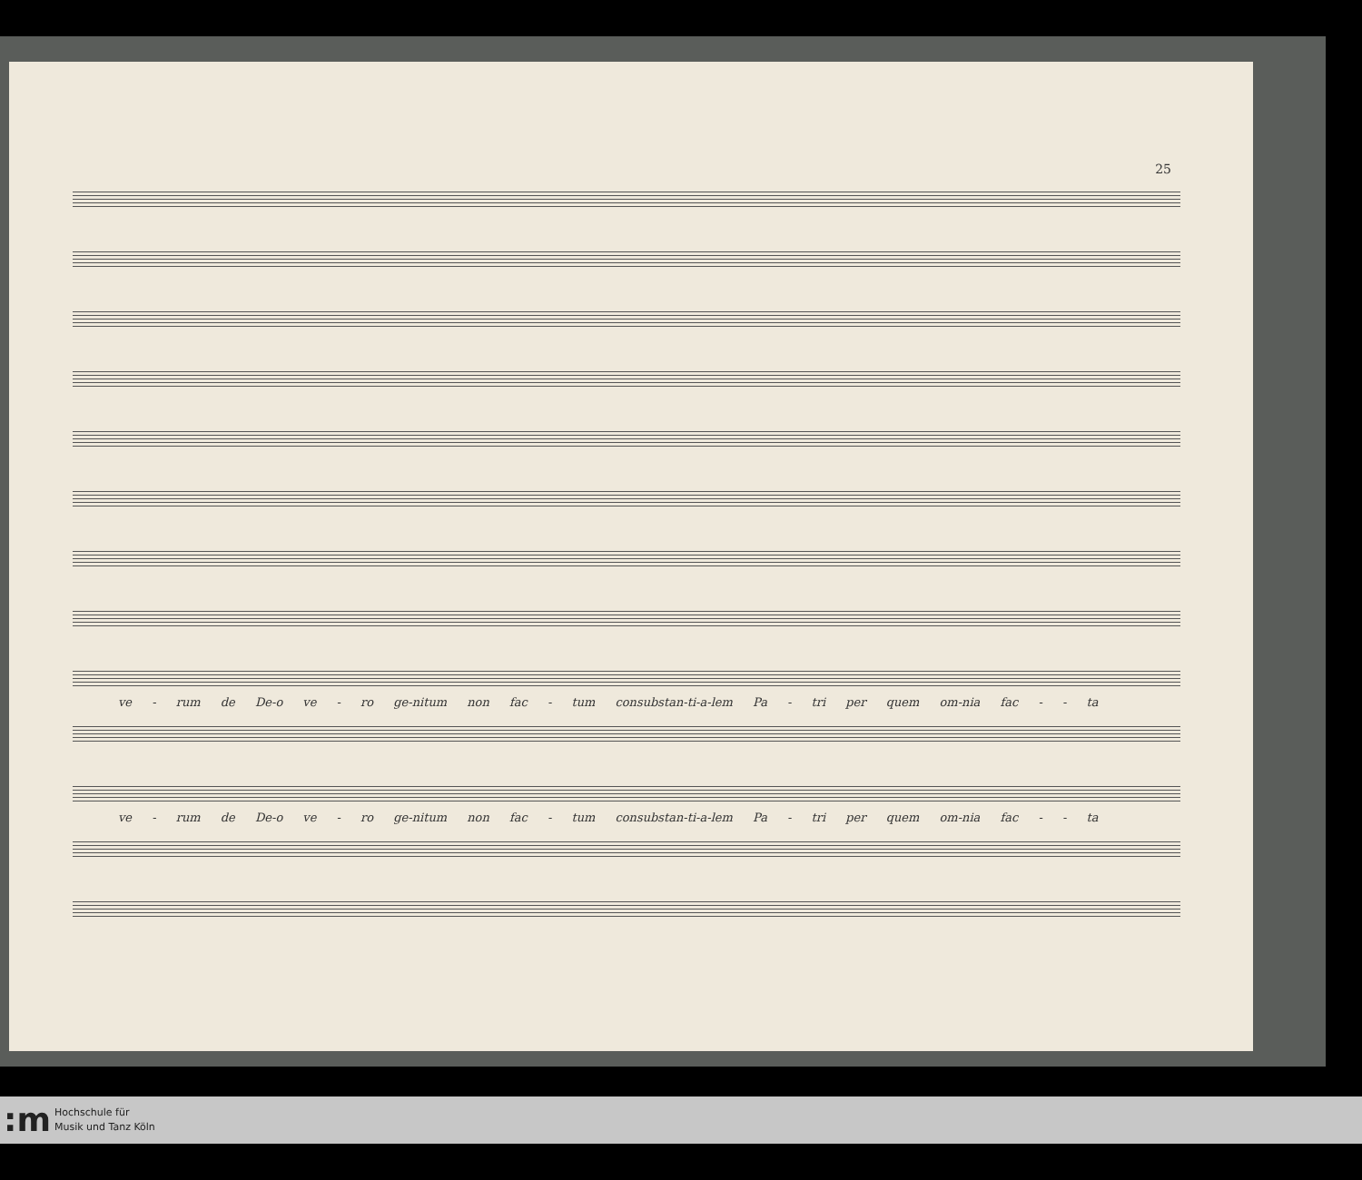25
ve - rum de De-o ve - ro ge-nitum non fac - tum consubstan-ti-a-lem Pa - tri per quem om-nia fac - - ta
ve - rum de De-o ve - ro ge-nitum non fac - tum consubstan-ti-a-lem Pa - tri per quem om-nia fac - - ta
:m
Hochschule für
Musik und Tanz Köln